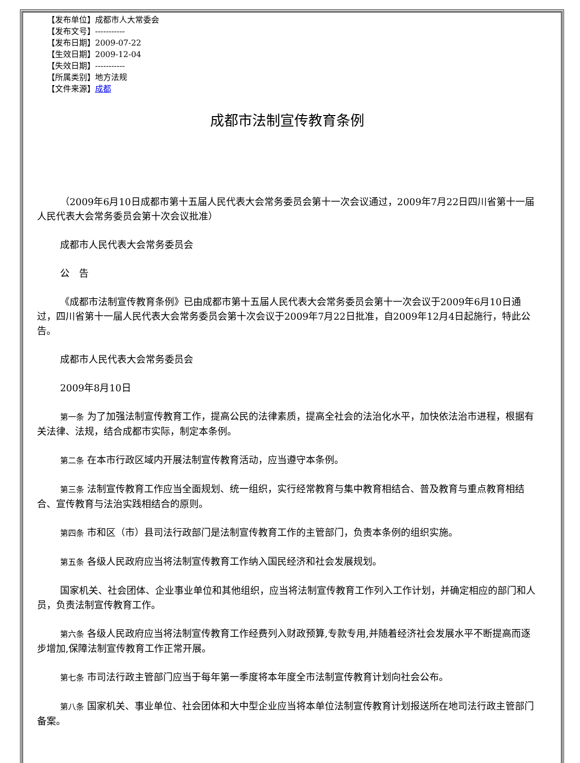【发布单位】成都市人大常委会
【发布文号】-----------
【发布日期】2009-07-22
【生效日期】2009-12-04
【失效日期】-----------
【所属类别】地方法规
【文件来源】成都
成都市法制宣传教育条例
（2009年6月10日成都市第十五届人民代表大会常务委员会第十一次会议通过，2009年7月22日四川省第十一届人民代表大会常务委员会第十次会议批准）
成都市人民代表大会常务委员会
公　告
《成都市法制宣传教育条例》已由成都市第十五届人民代表大会常务委员会第十一次会议于2009年6月10日通过，四川省第十一届人民代表大会常务委员会第十次会议于2009年7月22日批准，自2009年12月4日起施行，特此公告。
成都市人民代表大会常务委员会
2009年8月10日
第一条 为了加强法制宣传教育工作，提高公民的法律素质，提高全社会的法治化水平，加快依法治市进程，根据有关法律、法规，结合成都市实际，制定本条例。
第二条 在本市行政区域内开展法制宣传教育活动，应当遵守本条例。
第三条 法制宣传教育工作应当全面规划、统一组织，实行经常教育与集中教育相结合、普及教育与重点教育相结合、宣传教育与法治实践相结合的原则。
第四条 市和区（市）县司法行政部门是法制宣传教育工作的主管部门，负责本条例的组织实施。
第五条 各级人民政府应当将法制宣传教育工作纳入国民经济和社会发展规划。
国家机关、社会团体、企业事业单位和其他组织，应当将法制宣传教育工作列入工作计划，并确定相应的部门和人员，负责法制宣传教育工作。
第六条 各级人民政府应当将法制宣传教育工作经费列入财政预算,专款专用,并随着经济社会发展水平不断提高而逐步增加,保障法制宣传教育工作正常开展。
第七条 市司法行政主管部门应当于每年第一季度将本年度全市法制宣传教育计划向社会公布。
第八条 国家机关、事业单位、社会团体和大中型企业应当将本单位法制宣传教育计划报送所在地司法行政主管部门备案。